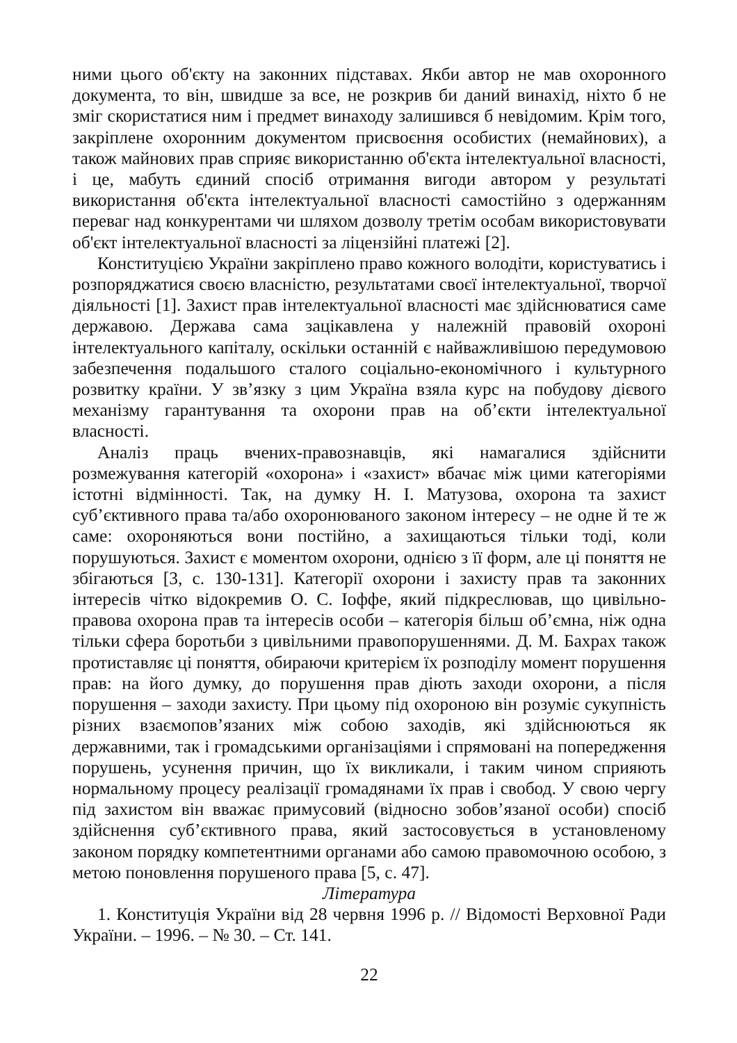ними цього об'єкту на законних підставах. Якби автор не мав охоронного документа, то він, швидше за все, не розкрив би даний винахід, ніхто б не зміг скористатися ним і предмет винаходу залишився б невідомим. Крім того, закріплене охоронним документом присвоєння особистих (немайнових), а також майнових прав сприяє використанню об'єкта інтелектуальної власності, і це, мабуть єдиний спосіб отримання вигоди автором у результаті використання об'єкта інтелектуальної власності самостійно з одержанням переваг над конкурентами чи шляхом дозволу третім особам використовувати об'єкт інтелектуальної власності за ліцензійні платежі [2].
Конституцією України закріплено право кожного володіти, користуватись і розпоряджатися своєю власністю, результатами своєї інтелектуальної, творчої діяльності [1]. Захист прав інтелектуальної власності має здійснюватися саме державою. Держава сама зацікавлена у належній правовій охороні інтелектуального капіталу, оскільки останній є найважливішою передумовою забезпечення подальшого сталого соціально-економічного і культурного розвитку країни. У зв’язку з цим Україна взяла курс на побудову дієвого механізму гарантування та охорони прав на об’єкти інтелектуальної власності.
Аналіз праць вчених-правознавців, які намагалися здійснити розмежування категорій «охорона» і «захист» вбачає між цими категоріями істотні відмінності. Так, на думку Н. І. Матузова, охорона та захист суб’єктивного права та/або охоронюваного законом інтересу – не одне й те ж саме: охороняються вони постійно, а захищаються тільки тоді, коли порушуються. Захист є моментом охорони, однією з її форм, але ці поняття не збігаються [3, с. 130-131]. Категорії охорони і захисту прав та законних інтересів чітко відокремив О. С. Іоффе, який підкреслював, що цивільно-правова охорона прав та інтересів особи – категорія більш об’ємна, ніж одна тільки сфера боротьби з цивільними правопорушеннями. Д. М. Бахрах також протиставляє ці поняття, обираючи критерієм їх розподілу момент порушення прав: на його думку, до порушення прав діють заходи охорони, а після порушення – заходи захисту. При цьому під охороною він розуміє сукупність різних взаємопов’язаних між собою заходів, які здійснюються як державними, так і громадськими організаціями і спрямовані на попередження порушень, усунення причин, що їх викликали, і таким чином сприяють нормальному процесу реалізації громадянами їх прав і свобод. У свою чергу під захистом він вважає примусовий (відносно зобов’язаної особи) спосіб здійснення суб’єктивного права, який застосовується в установленому законом порядку компетентними органами або самою правомочною особою, з метою поновлення порушеного права [5, с. 47].
Література
1. Конституція України від 28 червня 1996 р. // Відомості Верховної Ради України. – 1996. – № 30. – Ст. 141.
22